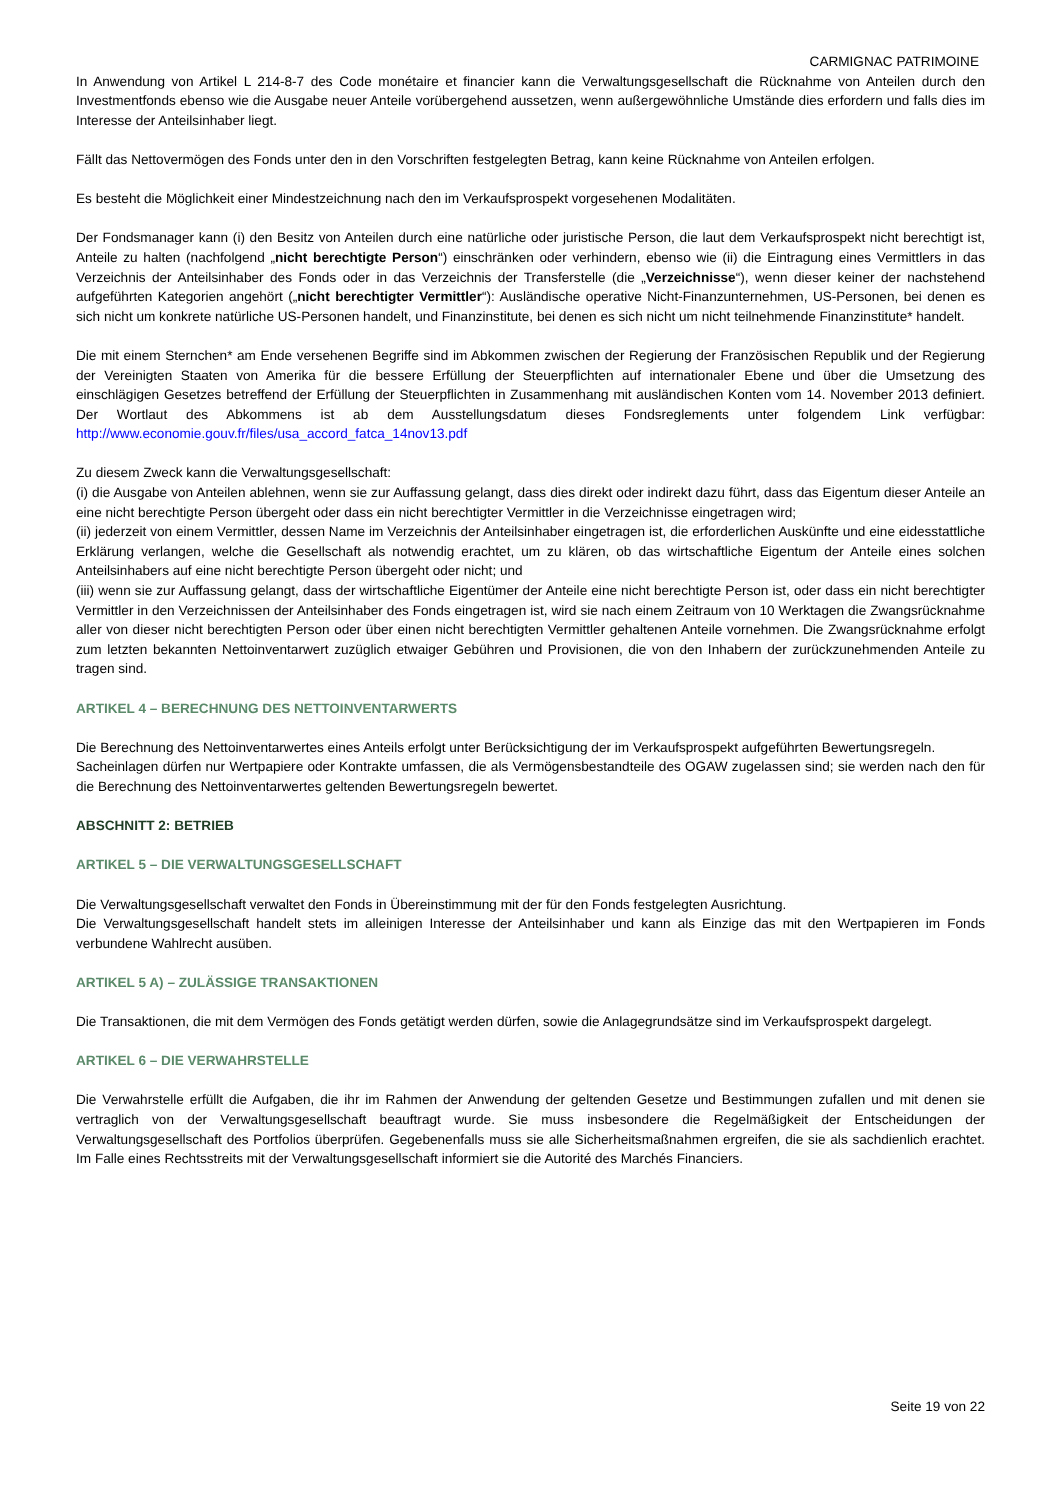CARMIGNAC PATRIMOINE
In Anwendung von Artikel L 214-8-7 des Code monétaire et financier kann die Verwaltungsgesellschaft die Rücknahme von Anteilen durch den Investmentfonds ebenso wie die Ausgabe neuer Anteile vorübergehend aussetzen, wenn außergewöhnliche Umstände dies erfordern und falls dies im Interesse der Anteilsinhaber liegt.
Fällt das Nettovermögen des Fonds unter den in den Vorschriften festgelegten Betrag, kann keine Rücknahme von Anteilen erfolgen.
Es besteht die Möglichkeit einer Mindestzeichnung nach den im Verkaufsprospekt vorgesehenen Modalitäten.
Der Fondsmanager kann (i) den Besitz von Anteilen durch eine natürliche oder juristische Person, die laut dem Verkaufsprospekt nicht berechtigt ist, Anteile zu halten (nachfolgend „nicht berechtigte Person“) einschränken oder verhindern, ebenso wie (ii) die Eintragung eines Vermittlers in das Verzeichnis der Anteilsinhaber des Fonds oder in das Verzeichnis der Transferstelle (die „Verzeichnisse“), wenn dieser keiner der nachstehend aufgeführten Kategorien angehört („nicht berechtigter Vermittler“): Ausländische operative Nicht-Finanzunternehmen, US-Personen, bei denen es sich nicht um konkrete natürliche US-Personen handelt, und Finanzinstitute, bei denen es sich nicht um nicht teilnehmende Finanzinstitute* handelt.
Die mit einem Sternchen* am Ende versehenen Begriffe sind im Abkommen zwischen der Regierung der Französischen Republik und der Regierung der Vereinigten Staaten von Amerika für die bessere Erfüllung der Steuerpflichten auf internationaler Ebene und über die Umsetzung des einschlägigen Gesetzes betreffend der Erfüllung der Steuerpflichten in Zusammenhang mit ausländischen Konten vom 14. November 2013 definiert. Der Wortlaut des Abkommens ist ab dem Ausstellungsdatum dieses Fondsreglements unter folgendem Link verfügbar: http://www.economie.gouv.fr/files/usa_accord_fatca_14nov13.pdf
Zu diesem Zweck kann die Verwaltungsgesellschaft:
(i) die Ausgabe von Anteilen ablehnen, wenn sie zur Auffassung gelangt, dass dies direkt oder indirekt dazu führt, dass das Eigentum dieser Anteile an eine nicht berechtigte Person übergeht oder dass ein nicht berechtigter Vermittler in die Verzeichnisse eingetragen wird;
(ii) jederzeit von einem Vermittler, dessen Name im Verzeichnis der Anteilsinhaber eingetragen ist, die erforderlichen Auskünfte und eine eidesstattliche Erklärung verlangen, welche die Gesellschaft als notwendig erachtet, um zu klären, ob das wirtschaftliche Eigentum der Anteile eines solchen Anteilsinhabers auf eine nicht berechtigte Person übergeht oder nicht; und
(iii) wenn sie zur Auffassung gelangt, dass der wirtschaftliche Eigentümer der Anteile eine nicht berechtigte Person ist, oder dass ein nicht berechtigter Vermittler in den Verzeichnissen der Anteilsinhaber des Fonds eingetragen ist, wird sie nach einem Zeitraum von 10 Werktagen die Zwangsrücknahme aller von dieser nicht berechtigten Person oder über einen nicht berechtigten Vermittler gehaltenen Anteile vornehmen. Die Zwangsrücknahme erfolgt zum letzten bekannten Nettoinventarwert zuzüglich etwaiger Gebühren und Provisionen, die von den Inhabern der zurückzunehmenden Anteile zu tragen sind.
ARTIKEL 4 – BERECHNUNG DES NETTOINVENTARWERTS
Die Berechnung des Nettoinventarwertes eines Anteils erfolgt unter Berücksichtigung der im Verkaufsprospekt aufgeführten Bewertungsregeln.
Sacheinlagen dürfen nur Wertpapiere oder Kontrakte umfassen, die als Vermögensbestandteile des OGAW zugelassen sind; sie werden nach den für die Berechnung des Nettoinventarwertes geltenden Bewertungsregeln bewertet.
ABSCHNITT 2: BETRIEB
ARTIKEL 5 – DIE VERWALTUNGSGESELLSCHAFT
Die Verwaltungsgesellschaft verwaltet den Fonds in Übereinstimmung mit der für den Fonds festgelegten Ausrichtung.
Die Verwaltungsgesellschaft handelt stets im alleinigen Interesse der Anteilsinhaber und kann als Einzige das mit den Wertpapieren im Fonds verbundene Wahlrecht ausüben.
ARTIKEL 5 A) – ZULÄSSIGE TRANSAKTIONEN
Die Transaktionen, die mit dem Vermögen des Fonds getätigt werden dürfen, sowie die Anlagegrundsätze sind im Verkaufsprospekt dargelegt.
ARTIKEL 6 – DIE VERWAHRSTELLE
Die Verwahrstelle erfüllt die Aufgaben, die ihr im Rahmen der Anwendung der geltenden Gesetze und Bestimmungen zufallen und mit denen sie vertraglich von der Verwaltungsgesellschaft beauftragt wurde. Sie muss insbesondere die Regelmäßigkeit der Entscheidungen der Verwaltungsgesellschaft des Portfolios überprüfen. Gegebenenfalls muss sie alle Sicherheitsmaßnahmen ergreifen, die sie als sachdienlich erachtet. Im Falle eines Rechtsstreits mit der Verwaltungsgesellschaft informiert sie die Autorité des Marchés Financiers.
Seite 19 von 22